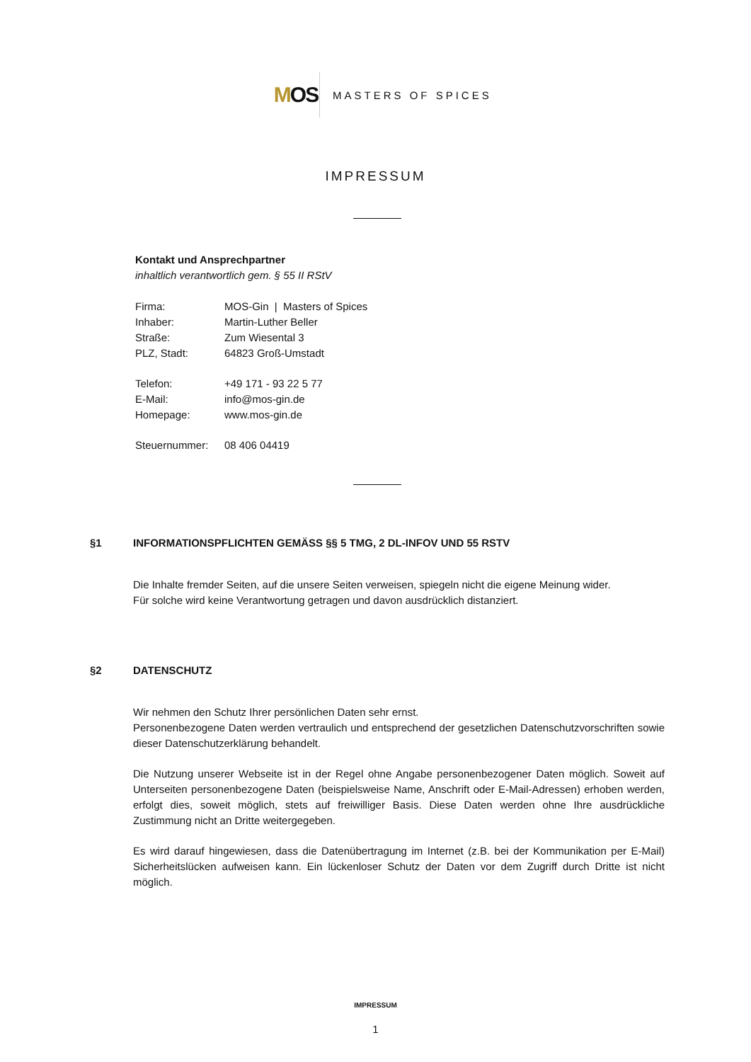M OS
MASTERS OF SPICES
IMPRESSUM
Kontakt und Ansprechpartner
inhaltlich verantwortlich gem. § 55 II RStV
| Firma: | MOS-Gin / Masters of Spices |
| Inhaber: | Martin-Luther Beller |
| Straße: | Zum Wiesental 3 |
| PLZ, Stadt: | 64823 Groß-Umstadt |
| Telefon: | +49 171 - 93 22 5 77 |
| E-Mail: | info@mos-gin.de |
| Homepage: | www.mos-gin.de |
| Steuernummer: | 08 406 04419 |
§1 INFORMATIONSPFLICHTEN GEMÄSS §§ 5 TMG, 2 DL-INFOV UND 55 RSTV
Die Inhalte fremder Seiten, auf die unsere Seiten verweisen, spiegeln nicht die eigene Meinung wider.
Für solche wird keine Verantwortung getragen und davon ausdrücklich distanziert.
§2 DATENSCHUTZ
Wir nehmen den Schutz Ihrer persönlichen Daten sehr ernst.
Personenbezogene Daten werden vertraulich und entsprechend der gesetzlichen Datenschutzvorschriften sowie dieser Datenschutzerklärung behandelt.
Die Nutzung unserer Webseite ist in der Regel ohne Angabe personenbezogener Daten möglich. Soweit auf Unterseiten personenbezogene Daten (beispielsweise Name, Anschrift oder E-Mail-Adressen) erhoben werden, erfolgt dies, soweit möglich, stets auf freiwilliger Basis. Diese Daten werden ohne Ihre ausdrückliche Zustimmung nicht an Dritte weitergegeben.
Es wird darauf hingewiesen, dass die Datenübertragung im Internet (z.B. bei der Kommunikation per E-Mail) Sicherheitslücken aufweisen kann. Ein lückenloser Schutz der Daten vor dem Zugriff durch Dritte ist nicht möglich.
IMPRESSUM
1